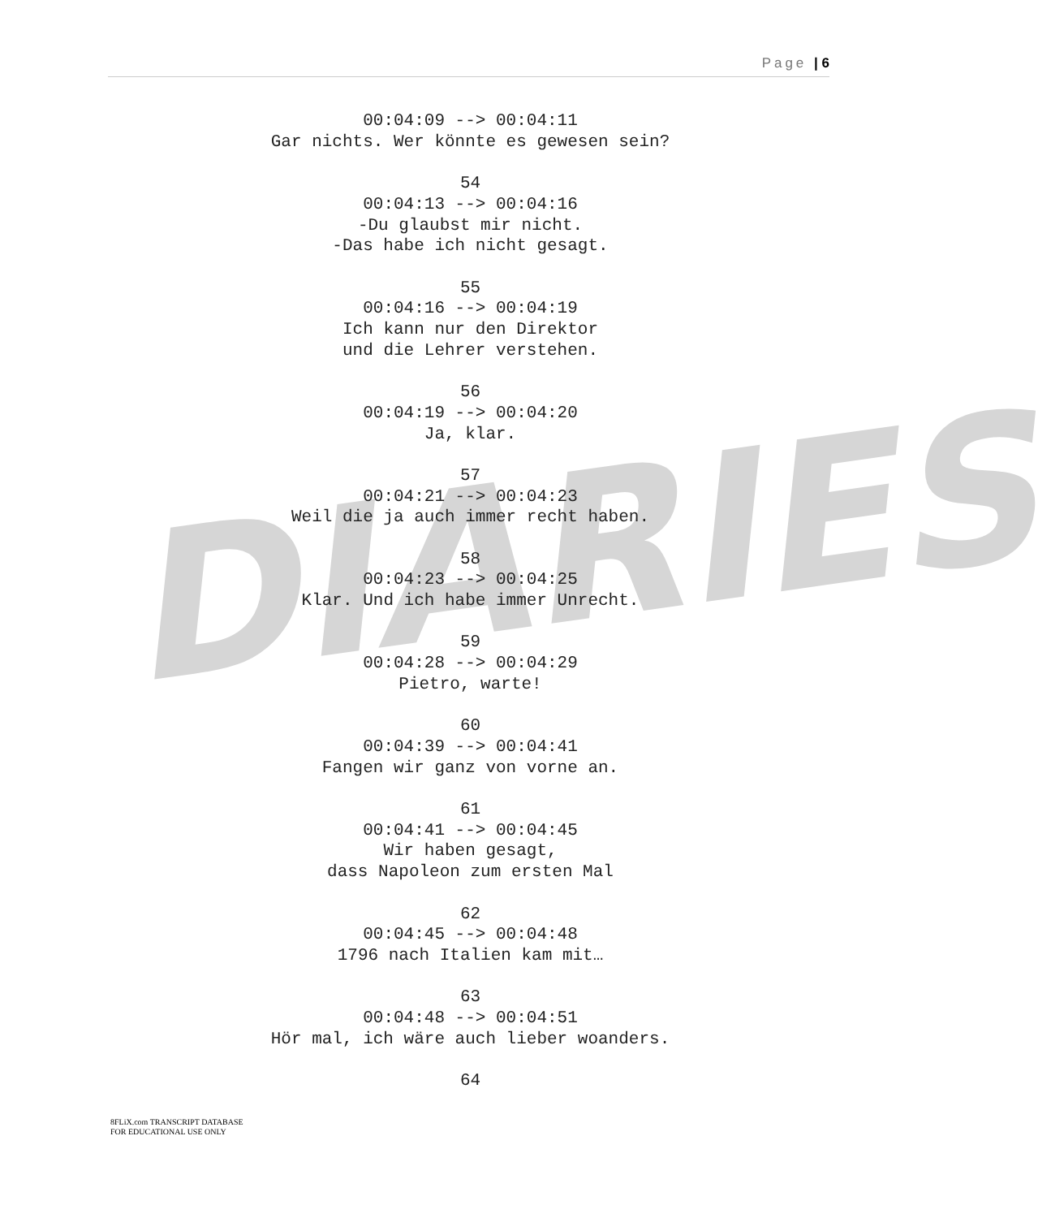DIARIES
Page | 6
00:04:09 --> 00:04:11
Gar nichts. Wer könnte es gewesen sein?
54
00:04:13 --> 00:04:16
-Du glaubst mir nicht.
-Das habe ich nicht gesagt.
55
00:04:16 --> 00:04:19
Ich kann nur den Direktor
und die Lehrer verstehen.
56
00:04:19 --> 00:04:20
Ja, klar.
57
00:04:21 --> 00:04:23
Weil die ja auch immer recht haben.
58
00:04:23 --> 00:04:25
Klar. Und ich habe immer Unrecht.
59
00:04:28 --> 00:04:29
Pietro, warte!
60
00:04:39 --> 00:04:41
Fangen wir ganz von vorne an.
61
00:04:41 --> 00:04:45
Wir haben gesagt,
dass Napoleon zum ersten Mal
62
00:04:45 --> 00:04:48
1796 nach Italien kam mit…
63
00:04:48 --> 00:04:51
Hör mal, ich wäre auch lieber woanders.
64
8FLiX.com TRANSCRIPT DATABASE
FOR EDUCATIONAL USE ONLY